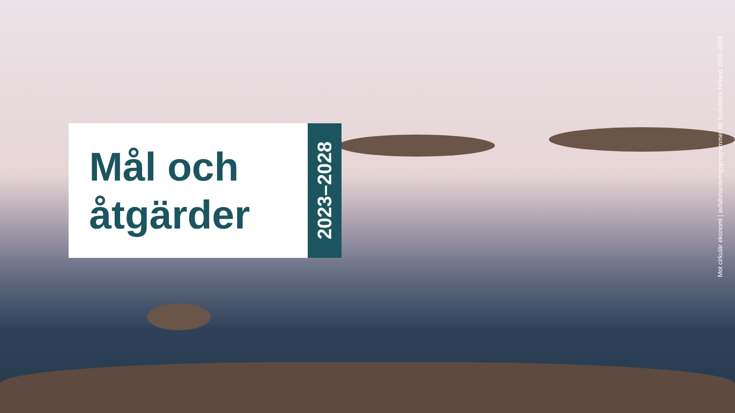Mål och
åtgärder
2023–2028
Mot cirkulär ekonomi | avfallshanteringsprogrammet för Sydvästra Finland 2023–2028